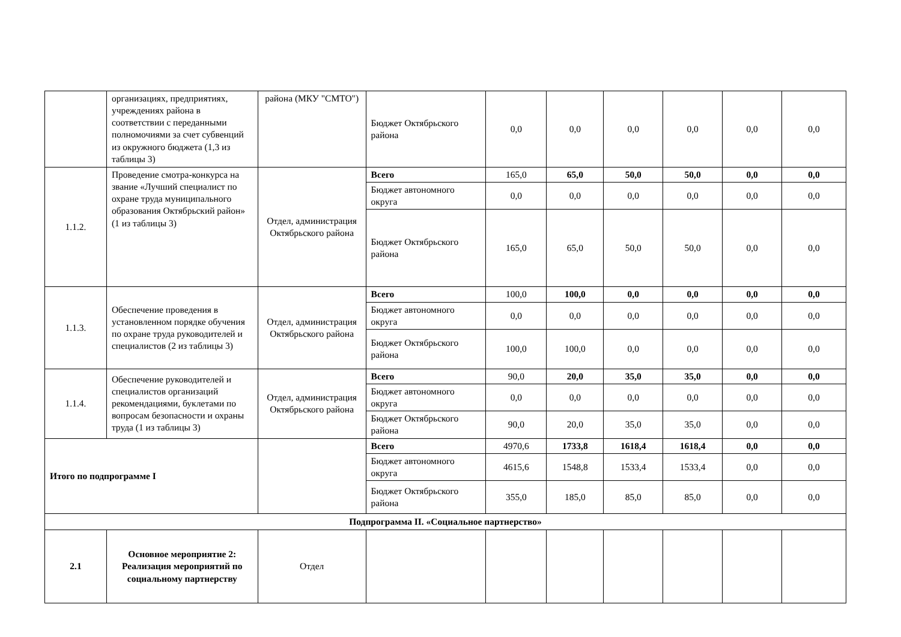| | организациях, предприятиях, учреждениях района в соответствии с переданными полномочиями за счет субвенций из окружного бюджета (1,3 из таблицы 3) | района (МКУ "СМТО") | Бюджет Октябрьского района | 0,0 | 0,0 | 0,0 | 0,0 | 0,0 | 0,0 |
| 1.1.2. | Проведение смотра-конкурса на звание «Лучший специалист по охране труда муниципального образования Октябрьский район» (1 из таблицы 3) | Отдел, администрация Октябрьского района | Всего | 165,0 | 65,0 | 50,0 | 50,0 | 0,0 | 0,0 |
| | | | Бюджет автономного округа | 0,0 | 0,0 | 0,0 | 0,0 | 0,0 | 0,0 |
| | | | Бюджет Октябрьского района | 165,0 | 65,0 | 50,0 | 50,0 | 0,0 | 0,0 |
| 1.1.3. | Обеспечение проведения в установленном порядке обучения по охране труда руководителей и специалистов (2 из таблицы 3) | Отдел, администрация Октябрьского района | Всего | 100,0 | 100,0 | 0,0 | 0,0 | 0,0 | 0,0 |
| | | | Бюджет автономного округа | 0,0 | 0,0 | 0,0 | 0,0 | 0,0 | 0,0 |
| | | | Бюджет Октябрьского района | 100,0 | 100,0 | 0,0 | 0,0 | 0,0 | 0,0 |
| 1.1.4. | Обеспечение руководителей и специалистов организаций рекомендациями, буклетами по вопросам безопасности и охраны труда (1 из таблицы 3) | Отдел, администрация Октябрьского района | Всего | 90,0 | 20,0 | 35,0 | 35,0 | 0,0 | 0,0 |
| | | | Бюджет автономного округа | 0,0 | 0,0 | 0,0 | 0,0 | 0,0 | 0,0 |
| | | | Бюджет Октябрьского района | 90,0 | 20,0 | 35,0 | 35,0 | 0,0 | 0,0 |
| Итого по подпрограмме I | | | Всего | 4970,6 | 1733,8 | 1618,4 | 1618,4 | 0,0 | 0,0 |
| | | | Бюджет автономного округа | 4615,6 | 1548,8 | 1533,4 | 1533,4 | 0,0 | 0,0 |
| | | | Бюджет Октябрьского района | 355,0 | 185,0 | 85,0 | 85,0 | 0,0 | 0,0 |
| Подпрограмма II. «Социальное партнерство» | | | | | | | | | |
| 2.1 | Основное мероприятие 2: Реализация мероприятий по социальному партнерству | Отдел | | | | | | | |